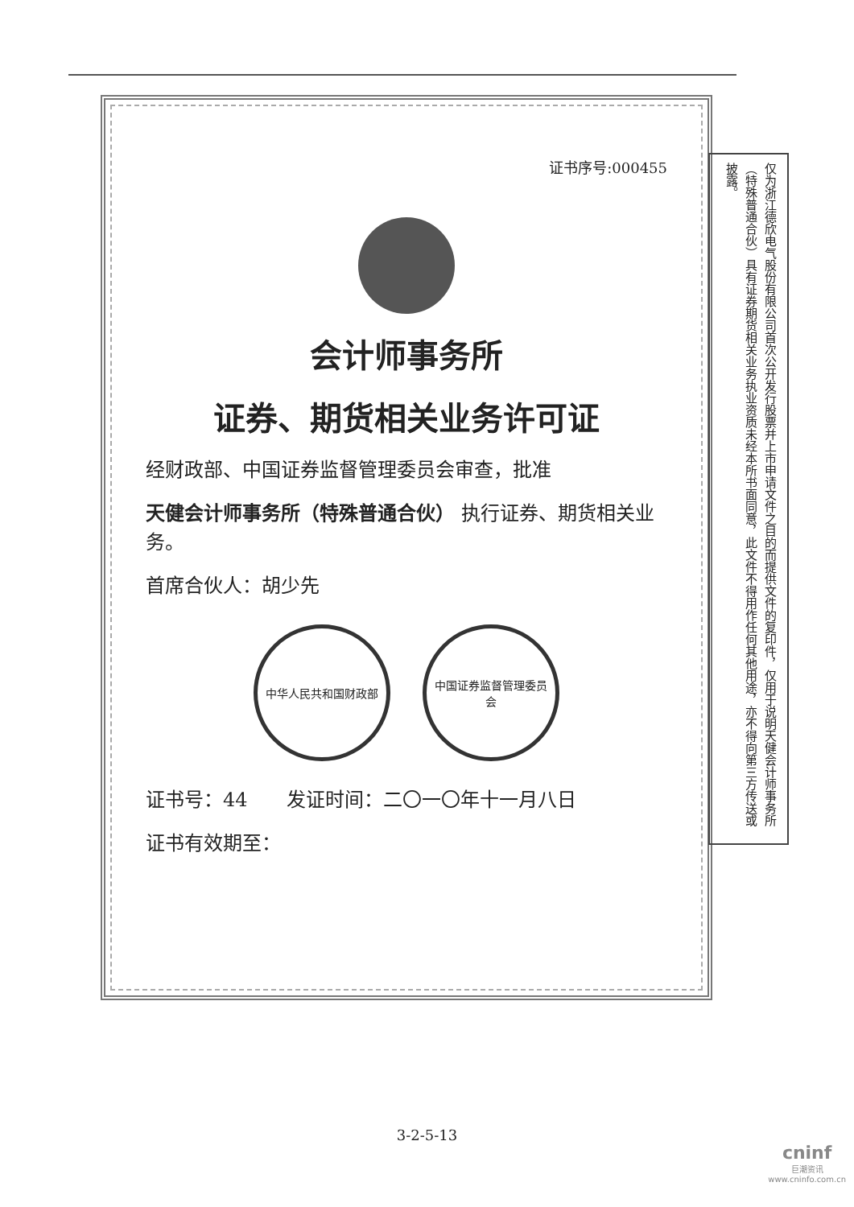证书序号:000455
会计师事务所
证券、期货相关业务许可证
经财政部、中国证券监督管理委员会审查，批准
天健会计师事务所（特殊普通合伙） 执行证券、期货相关业务。
首席合伙人：胡少先
中华人民共和国财政部 中国证券监督管理委员会
证书号：44　　发证时间：二〇一〇年十一月八日
证书有效期至：
仅为浙江德欣电气股份有限公司首次公开发行股票并上市申请文件之目的而提供文件的复印件，仅用于说明天健会计师事务所（特殊普通合伙）具有证券期货相关业务执业资质未经本所书面同意，此文件不得用作任何其他用途，亦不得向第三方传送或披露。
3-2-5-13
cninf
巨潮资讯
www.cninfo.com.cn